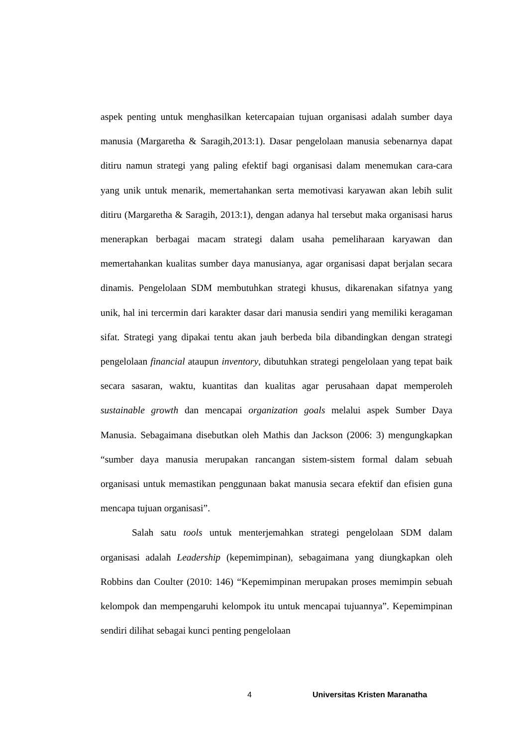aspek penting untuk menghasilkan ketercapaian tujuan organisasi adalah sumber daya manusia (Margaretha & Saragih,2013:1). Dasar pengelolaan manusia sebenarnya dapat ditiru namun strategi yang paling efektif bagi organisasi dalam menemukan cara-cara yang unik untuk menarik, memertahankan serta memotivasi karyawan akan lebih sulit ditiru (Margaretha & Saragih, 2013:1), dengan adanya hal tersebut maka organisasi harus menerapkan berbagai macam strategi dalam usaha pemeliharaan karyawan dan memertahankan kualitas sumber daya manusianya, agar organisasi dapat berjalan secara dinamis. Pengelolaan SDM membutuhkan strategi khusus, dikarenakan sifatnya yang unik, hal ini tercermin dari karakter dasar dari manusia sendiri yang memiliki keragaman sifat. Strategi yang dipakai tentu akan jauh berbeda bila dibandingkan dengan strategi pengelolaan financial ataupun inventory, dibutuhkan strategi pengelolaan yang tepat baik secara sasaran, waktu, kuantitas dan kualitas agar perusahaan dapat memperoleh sustainable growth dan mencapai organization goals melalui aspek Sumber Daya Manusia. Sebagaimana disebutkan oleh Mathis dan Jackson (2006: 3) mengungkapkan “sumber daya manusia merupakan rancangan sistem-sistem formal dalam sebuah organisasi untuk memastikan penggunaan bakat manusia secara efektif dan efisien guna mencapa tujuan organisasi”.
Salah satu tools untuk menterjemahkan strategi pengelolaan SDM dalam organisasi adalah Leadership (kepemimpinan), sebagaimana yang diungkapkan oleh Robbins dan Coulter (2010: 146) “Kepemimpinan merupakan proses memimpin sebuah kelompok dan mempengaruhi kelompok itu untuk mencapai tujuannya”. Kepemimpinan sendiri dilihat sebagai kunci penting pengelolaan
4 Universitas Kristen Maranatha